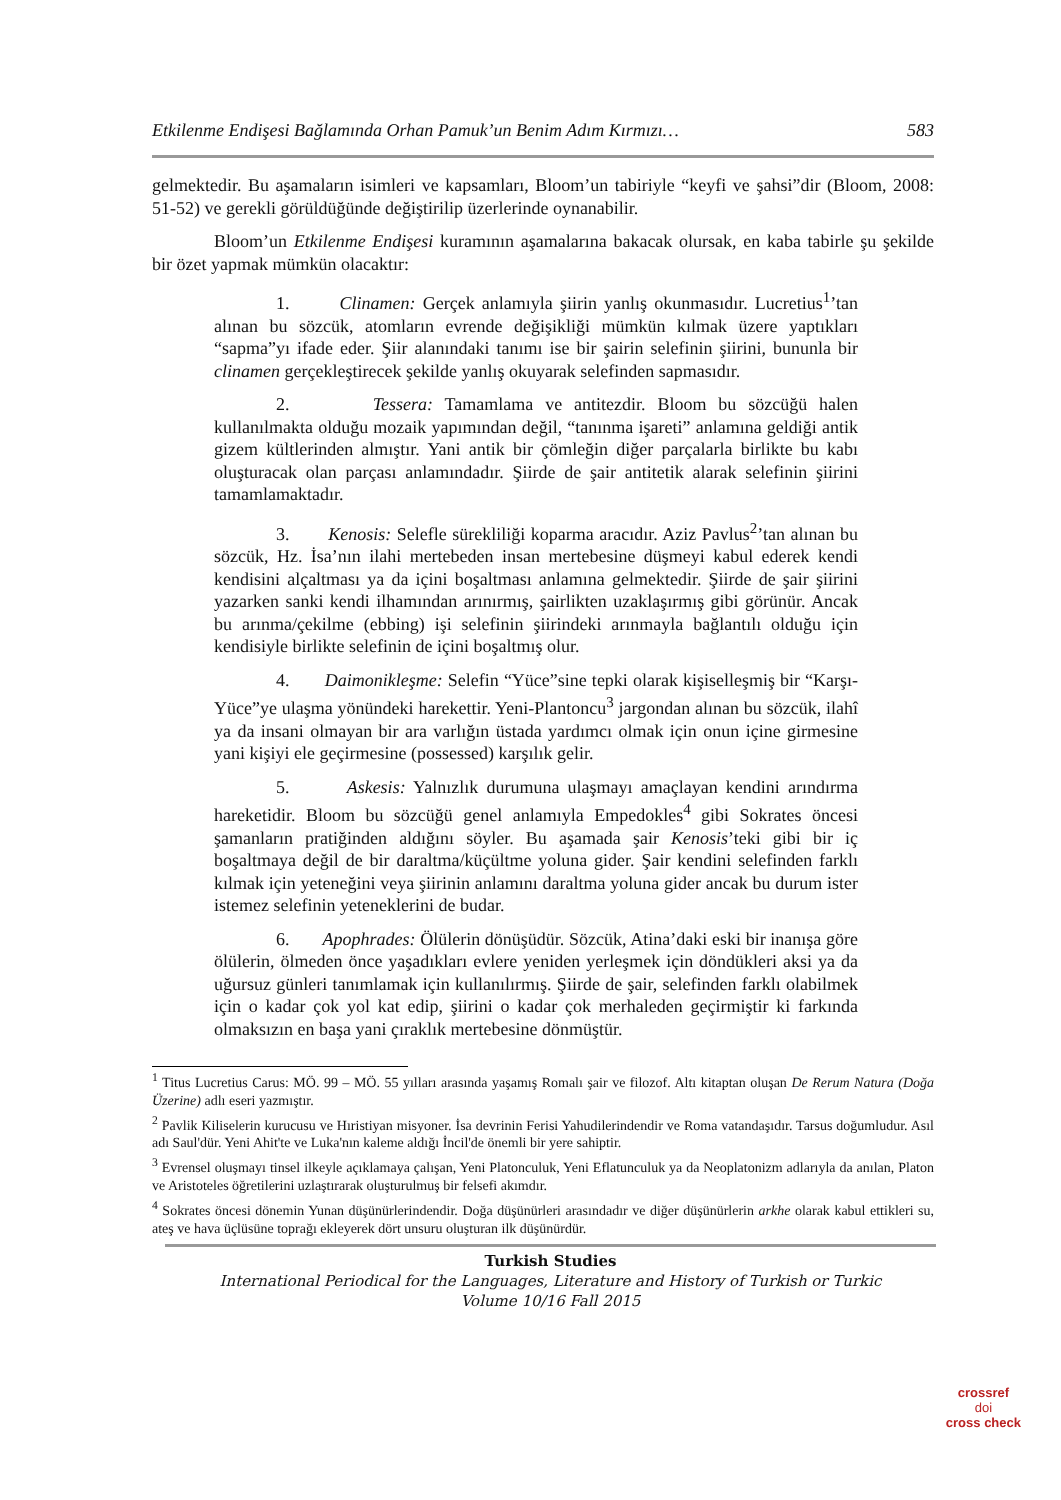Etkilenme Endişesi Bağlamında Orhan Pamuk’un Benim Adım Kırmızı… 583
gelmektedir. Bu aşamaların isimleri ve kapsamları, Bloom’un tabiriyle “keyfi ve şahsi”dir (Bloom, 2008: 51-52) ve gerekli görüldüğünde değiştirilip üzerlerinde oynanabilir.
Bloom’un Etkilenme Endişesi kuramının aşamalarına bakacak olursak, en kaba tabirle şu şekilde bir özet yapmak mümkün olacaktır:
1. Clinamen: Gerçek anlamıyla şiirin yanlış okunmasıdır. Lucretius<sup>1</sup>’tan alınan bu sözcük, atomların evrende değişikliği mümkün kılmak üzere yaptıkları “sapma”yı ifade eder. Şiir alanındaki tanımı ise bir şairin selefinin şiirini, bununla bir clinamen gerçekleştirecek şekilde yanlış okuyarak selefinden sapmasıdır.
2. Tessera: Tamamlama ve antitezdir. Bloom bu sözcüğü halen kullanılmakta olduğu mozaik yapımından değil, “tanınma işareti” anlamına geldiği antik gizem kültlerinden almıştır. Yani antik bir çömleğin diğer parçalarla birlikte bu kabı oluşturacak olan parçası anlamındadır. Şiirde de şair antitetik alarak selefinin şiirini tamamlamaktadır.
3. Kenosis: Selefle sürekliliği koparma aracıdır. Aziz Pavlus<sup>2</sup>’tan alınan bu sözcük, Hz. İsa’nın ilahi mertebeden insan mertebesine düşmeyi kabul ederek kendi kendisini alçaltması ya da içini boşaltması anlamına gelmektedir. Şiirde de şair şiirini yazarken sanki kendi ilhamından arınırmış, şairlikten uzaklaşırmış gibi görünür. Ancak bu arınma/çekilme (ebbing) işi selefinin şiirindeki arınmayla bağlantılı olduğu için kendisiyle birlikte selefinin de içini boşaltmış olur.
4. Daimonikleşme: Selefin “Yüce”sine tepki olarak kişiselleşmiş bir “Karşı-Yüce”ye ulaşma yönündeki harekettir. Yeni-Plantoncu<sup>3</sup> jargondan alınan bu sözcük, ilahî ya da insani olmayan bir ara varlığın üstada yardımcı olmak için onun içine girmesine yani kişiyi ele geçirmesine (possessed) karşılık gelir.
5. Askesis: Yalnızlık durumuna ulaşmayı amaçlayan kendini arındırma hareketidir. Bloom bu sözcüğü genel anlamıyla Empedokles<sup>4</sup> gibi Sokrates öncesi şamanların pratiğinden aldığını söyler. Bu aşamada şair Kenosis’teki gibi bir iç boşaltmaya değil de bir daraltma/küçültme yoluna gider. Şair kendini selefinden farklı kılmak için yeteneğini veya şiirinin anlamını daraltma yoluna gider ancak bu durum ister istemez selefinin yeteneklerini de budar.
6. Apophrades: Ölülerin dönüşüdür. Sözcük, Atina’daki eski bir inanışa göre ölülerin, ölmeden önce yaşadıkları evlere yeniden yerleşmek için döndükleri aksi ya da uğursuz günleri tanımlamak için kullanılırmış. Şiirde de şair, selefinden farklı olabilmek için o kadar çok yol kat edip, şiirini o kadar çok merhaleden geçirmiştir ki farkında olmaksızın en başa yani çıraklık mertebesine dönmüştür.
<sup>1</sup> Titus Lucretius Carus: MÖ. 99 – MÖ. 55 yılları arasında yaşamış Romalı şair ve filozof. Altı kitaptan oluşan De Rerum Natura (Doğa Üzerine) adlı eseri yazmıştır.
<sup>2</sup> Pavlik Kiliselerin kurucusu ve Hıristiyan misyoner. İsa devrinin Ferisi Yahudilerindendir ve Roma vatandaşıdır. Tarsus doğumludur. Asıl adı Saul'dür. Yeni Ahit'te ve Luka'nın kaleme aldığı İncil'de önemli bir yere sahiptir.
<sup>3</sup> Evrensel oluşmayı tinsel ilkeyle açıklamaya çalışan, Yeni Platonculuk, Yeni Eflatunculuk ya da Neoplatonizm adlarıyla da anılan, Platon ve Aristoteles öğretilerini uzlaştırarak oluşturulmuş bir felsefi akımdır.
<sup>4</sup> Sokrates öncesi dönemin Yunan düşünürlerindendir. Doğa düşünürleri arasındadır ve diğer düşünürlerin arkhe olarak kabul ettikleri su, ateş ve hava üçlüsüne toprağı ekleyerek dört unsuru oluşturan ilk düşünürdür.
Turkish Studies
International Periodical for the Languages, Literature and History of Turkish or Turkic
Volume 10/16 Fall 2015
crossref
doi
cross check